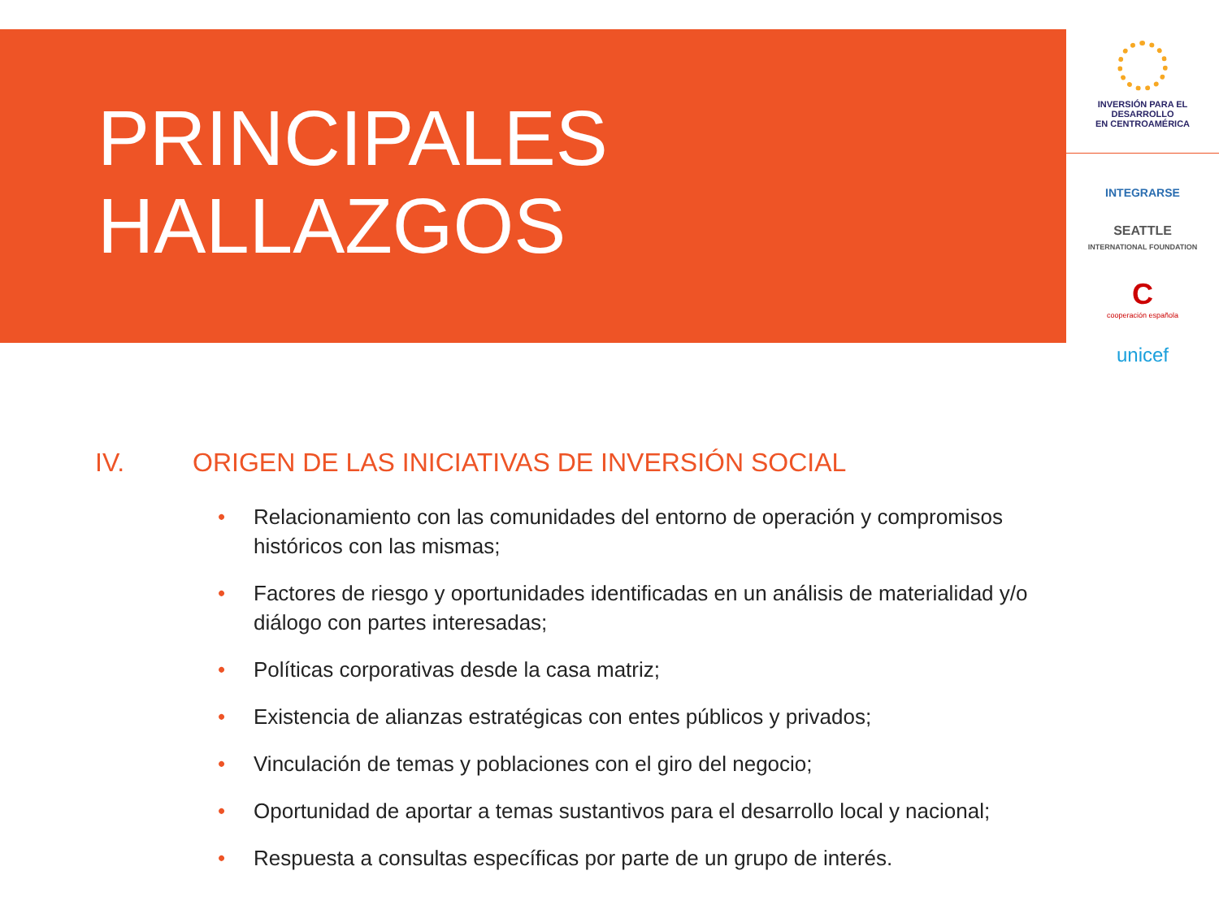PRINCIPALES
HALLAZGOS
INVERSIÓN PARA EL DESARROLLO
EN CENTROAMÉRICA
INTEGRARSE
SEATTLE
INTERNATIONAL FOUNDATION
C
cooperación española
unicef
IV. ORIGEN DE LAS INICIATIVAS DE INVERSIÓN SOCIAL
• Relacionamiento con las comunidades del entorno de operación y compromisos históricos con las mismas;
• Factores de riesgo y oportunidades identificadas en un análisis de materialidad y/o diálogo con partes interesadas;
• Políticas corporativas desde la casa matriz;
• Existencia de alianzas estratégicas con entes públicos y privados;
• Vinculación de temas y poblaciones con el giro del negocio;
• Oportunidad de aportar a temas sustantivos para el desarrollo local y nacional;
• Respuesta a consultas específicas por parte de un grupo de interés.